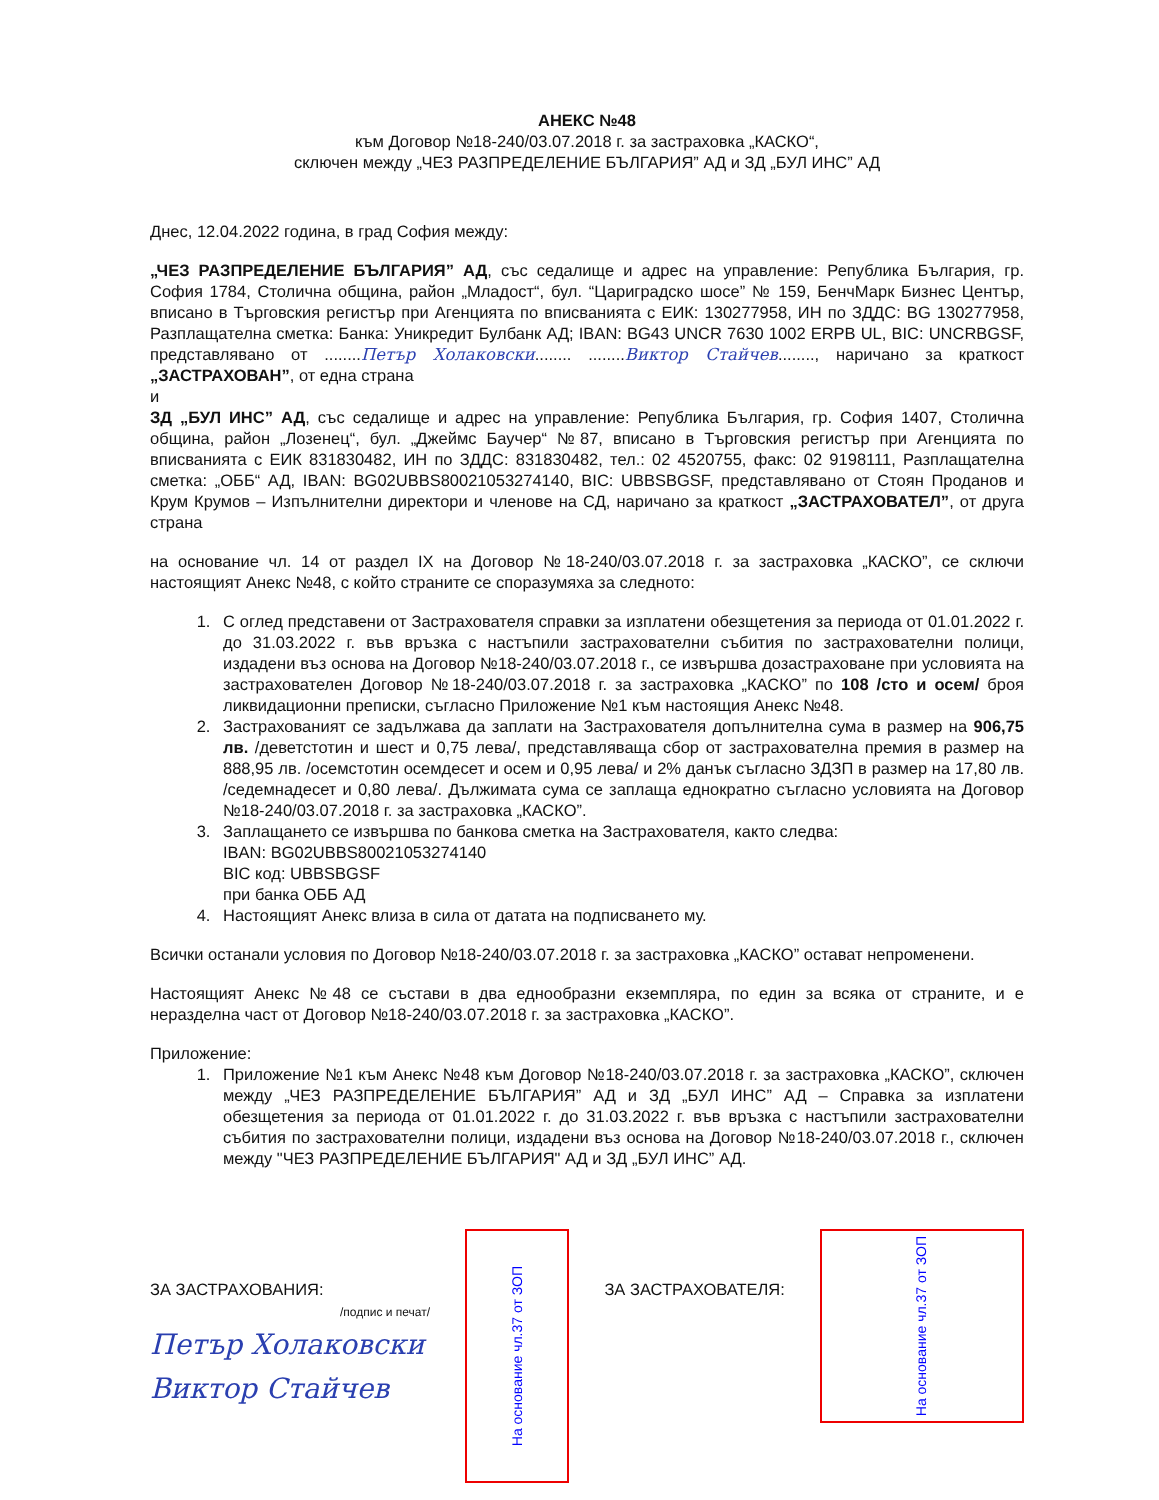АНЕКС №48
към Договор №18-240/03.07.2018 г. за застраховка „КАСКО“,
сключен между „ЧЕЗ РАЗПРЕДЕЛЕНИЕ БЪЛГАРИЯ” АД и ЗД „БУЛ ИНС” АД
Днес, 12.04.2022 година, в град София между:
„ЧЕЗ РАЗПРЕДЕЛЕНИЕ БЪЛГАРИЯ” АД, със седалище и адрес на управление: Република България, гр. София 1784, Столична община, район „Младост“, бул. “Цариградско шосе” № 159, БенчМарк Бизнес Център, вписано в Търговския регистър при Агенцията по вписванията с ЕИК: 130277958, ИН по ЗДДС: BG 130277958, Разплащателна сметка: Банка: Уникредит Булбанк АД; IBAN: BG43 UNCR 7630 1002 ERPB UL, BIC: UNCRBGSF, представлявано от ........Петър Холаковски........ ........Виктор Стайчев........, наричано за краткост „ЗАСТРАХОВАН”, от една страна
и
ЗД „БУЛ ИНС” АД, със седалище и адрес на управление: Република България, гр. София 1407, Столична община, район „Лозенец“, бул. „Джеймс Баучер“ №87, вписано в Търговския регистър при Агенцията по вписванията с ЕИК 831830482, ИН по ЗДДС: 831830482, тел.: 02 4520755, факс: 02 9198111, Разплащателна сметка: „ОББ“ АД, IBAN: BG02UBBS80021053274140, BIC: UBBSBGSF, представлявано от Стоян Проданов и Крум Крумов – Изпълнителни директори и членове на СД, наричано за краткост „ЗАСТРАХОВАТЕЛ”, от друга страна
на основание чл. 14 от раздел IX на Договор №18-240/03.07.2018 г. за застраховка „КАСКО”, се сключи настоящият Анекс №48, с който страните се споразумяха за следното:
1. С оглед представени от Застрахователя справки за изплатени обезщетения за периода от 01.01.2022 г. до 31.03.2022 г. във връзка с настъпили застрахователни събития по застрахователни полици, издадени въз основа на Договор №18-240/03.07.2018 г., се извършва дозастраховане при условията на застрахователен Договор №18-240/03.07.2018 г. за застраховка „КАСКО” по 108 /сто и осем/ броя ликвидационни преписки, съгласно Приложение №1 към настоящия Анекс №48.
2. Застрахованият се задължава да заплати на Застрахователя допълнителна сума в размер на 906,75 лв. /деветстотин и шест и 0,75 лева/, представляваща сбор от застрахователна премия в размер на 888,95 лв. /осемстотин осемдесет и осем и 0,95 лева/ и 2% данък съгласно ЗДЗП в размер на 17,80 лв. /седемнадесет и 0,80 лева/. Дължимата сума се заплаща еднократно съгласно условията на Договор №18-240/03.07.2018 г. за застраховка „КАСКО”.
3. Заплащането се извършва по банкова сметка на Застрахователя, както следва:
IBAN: BG02UBBS80021053274140
BIC код: UBBSBGSF
при банка ОББ АД
4. Настоящият Анекс влиза в сила от датата на подписването му.
Всички останали условия по Договор №18-240/03.07.2018 г. за застраховка „КАСКО” остават непроменени.
Настоящият Анекс №48 се състави в два еднообразни екземпляра, по един за всяка от страните, и е неразделна част от Договор №18-240/03.07.2018 г. за застраховка „КАСКО”.
Приложение:
1. Приложение №1 към Анекс №48 към Договор №18-240/03.07.2018 г. за застраховка „КАСКО”, сключен между „ЧЕЗ РАЗПРЕДЕЛЕНИЕ БЪЛГАРИЯ” АД и ЗД „БУЛ ИНС” АД – Справка за изплатени обезщетения за периода от 01.01.2022 г. до 31.03.2022 г. във връзка с настъпили застрахователни събития по застрахователни полици, издадени въз основа на Договор №18-240/03.07.2018 г., сключен между "ЧЕЗ РАЗПРЕДЕЛЕНИЕ БЪЛГАРИЯ" АД и ЗД „БУЛ ИНС” АД.
ЗА ЗАСТРАХОВАНИЯ:
/подпис и печат/
Петър Холаковски
Виктор Стайчев
На основание чл.37 от ЗОП
ЗА ЗАСТРАХОВАТЕЛЯ:
На основание чл.37 от ЗОП